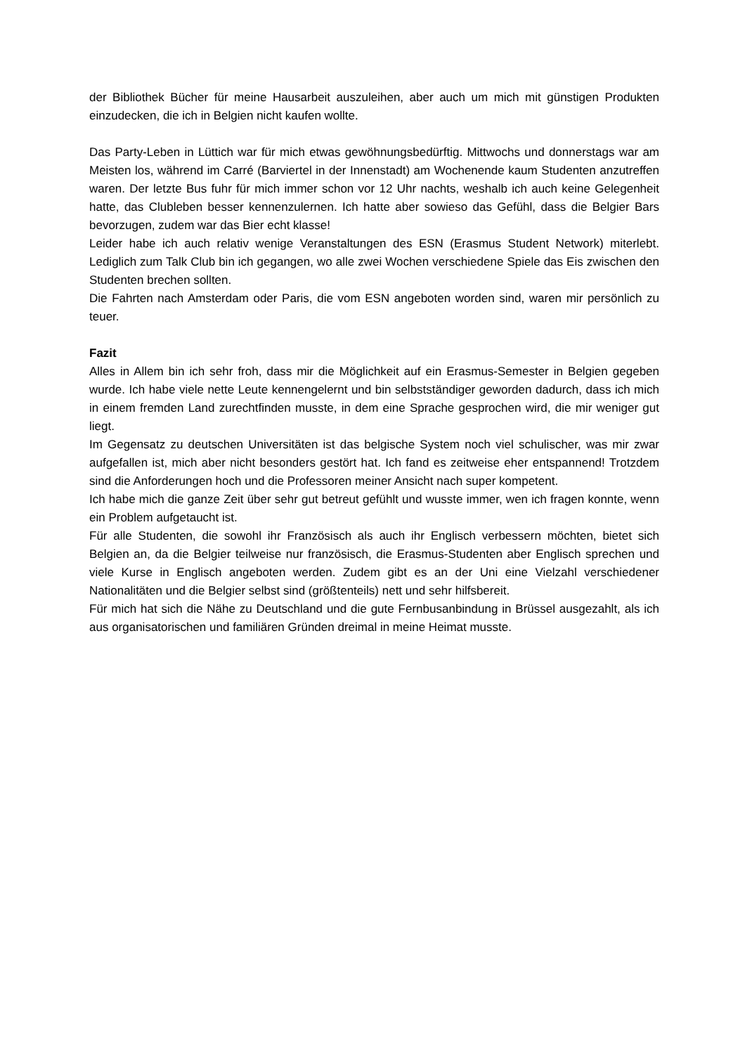der Bibliothek Bücher für meine Hausarbeit auszuleihen, aber auch um mich mit günstigen Produkten einzudecken, die ich in Belgien nicht kaufen wollte.
Das Party-Leben in Lüttich war für mich etwas gewöhnungsbedürftig. Mittwochs und donnerstags war am Meisten los, während im Carré (Barviertel in der Innenstadt) am Wochenende kaum Studenten anzutreffen waren. Der letzte Bus fuhr für mich immer schon vor 12 Uhr nachts, weshalb ich auch keine Gelegenheit hatte, das Clubleben besser kennenzulernen. Ich hatte aber sowieso das Gefühl, dass die Belgier Bars bevorzugen, zudem war das Bier echt klasse!
Leider habe ich auch relativ wenige Veranstaltungen des ESN (Erasmus Student Network) miterlebt. Lediglich zum Talk Club bin ich gegangen, wo alle zwei Wochen verschiedene Spiele das Eis zwischen den Studenten brechen sollten.
Die Fahrten nach Amsterdam oder Paris, die vom ESN angeboten worden sind, waren mir persönlich zu teuer.
Fazit
Alles in Allem bin ich sehr froh, dass mir die Möglichkeit auf ein Erasmus-Semester in Belgien gegeben wurde. Ich habe viele nette Leute kennengelernt und bin selbstständiger geworden dadurch, dass ich mich in einem fremden Land zurechtfinden musste, in dem eine Sprache gesprochen wird, die mir weniger gut liegt.
Im Gegensatz zu deutschen Universitäten ist das belgische System noch viel schulischer, was mir zwar aufgefallen ist, mich aber nicht besonders gestört hat. Ich fand es zeitweise eher entspannend! Trotzdem sind die Anforderungen hoch und die Professoren meiner Ansicht nach super kompetent.
Ich habe mich die ganze Zeit über sehr gut betreut gefühlt und wusste immer, wen ich fragen konnte, wenn ein Problem aufgetaucht ist.
Für alle Studenten, die sowohl ihr Französisch als auch ihr Englisch verbessern möchten, bietet sich Belgien an, da die Belgier teilweise nur französisch, die Erasmus-Studenten aber Englisch sprechen und viele Kurse in Englisch angeboten werden. Zudem gibt es an der Uni eine Vielzahl verschiedener Nationalitäten und die Belgier selbst sind (größtenteils) nett und sehr hilfsbereit.
Für mich hat sich die Nähe zu Deutschland und die gute Fernbusanbindung in Brüssel ausgezahlt, als ich aus organisatorischen und familiären Gründen dreimal in meine Heimat musste.